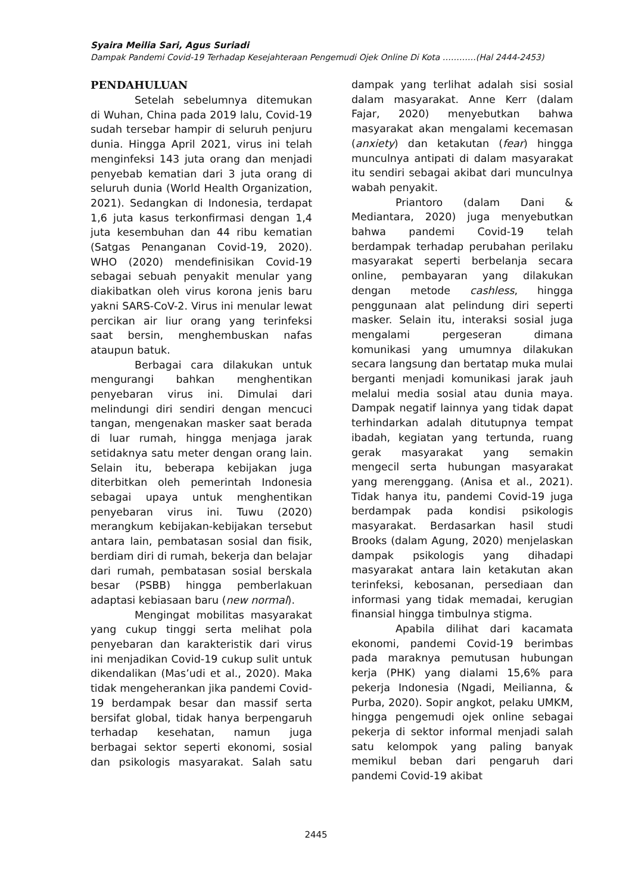Syaira Meilia Sari, Agus Suriadi
Dampak Pandemi Covid-19 Terhadap Kesejahteraan Pengemudi Ojek Online Di Kota …………(Hal 2444-2453)
PENDAHULUAN
Setelah sebelumnya ditemukan di Wuhan, China pada 2019 lalu, Covid-19 sudah tersebar hampir di seluruh penjuru dunia. Hingga April 2021, virus ini telah menginfeksi 143 juta orang dan menjadi penyebab kematian dari 3 juta orang di seluruh dunia (World Health Organization, 2021). Sedangkan di Indonesia, terdapat 1,6 juta kasus terkonfirmasi dengan 1,4 juta kesembuhan dan 44 ribu kematian (Satgas Penanganan Covid-19, 2020). WHO (2020) mendefinisikan Covid-19 sebagai sebuah penyakit menular yang diakibatkan oleh virus korona jenis baru yakni SARS-CoV-2. Virus ini menular lewat percikan air liur orang yang terinfeksi saat bersin, menghembuskan nafas ataupun batuk.
Berbagai cara dilakukan untuk mengurangi bahkan menghentikan penyebaran virus ini. Dimulai dari melindungi diri sendiri dengan mencuci tangan, mengenakan masker saat berada di luar rumah, hingga menjaga jarak setidaknya satu meter dengan orang lain. Selain itu, beberapa kebijakan juga diterbitkan oleh pemerintah Indonesia sebagai upaya untuk menghentikan penyebaran virus ini. Tuwu (2020) merangkum kebijakan-kebijakan tersebut antara lain, pembatasan sosial dan fisik, berdiam diri di rumah, bekerja dan belajar dari rumah, pembatasan sosial berskala besar (PSBB) hingga pemberlakuan adaptasi kebiasaan baru (new normal).
Mengingat mobilitas masyarakat yang cukup tinggi serta melihat pola penyebaran dan karakteristik dari virus ini menjadikan Covid-19 cukup sulit untuk dikendalikan (Mas’udi et al., 2020). Maka tidak mengeherankan jika pandemi Covid-19 berdampak besar dan massif serta bersifat global, tidak hanya berpengaruh terhadap kesehatan, namun juga berbagai sektor seperti ekonomi, sosial dan psikologis masyarakat. Salah satu dampak yang terlihat adalah sisi sosial dalam masyarakat. Anne Kerr (dalam Fajar, 2020) menyebutkan bahwa masyarakat akan mengalami kecemasan (anxiety) dan ketakutan (fear) hingga munculnya antipati di dalam masyarakat itu sendiri sebagai akibat dari munculnya wabah penyakit.
Priantoro (dalam Dani & Mediantara, 2020) juga menyebutkan bahwa pandemi Covid-19 telah berdampak terhadap perubahan perilaku masyarakat seperti berbelanja secara online, pembayaran yang dilakukan dengan metode cashless, hingga penggunaan alat pelindung diri seperti masker. Selain itu, interaksi sosial juga mengalami pergeseran dimana komunikasi yang umumnya dilakukan secara langsung dan bertatap muka mulai berganti menjadi komunikasi jarak jauh melalui media sosial atau dunia maya. Dampak negatif lainnya yang tidak dapat terhindarkan adalah ditutupnya tempat ibadah, kegiatan yang tertunda, ruang gerak masyarakat yang semakin mengecil serta hubungan masyarakat yang merenggang. (Anisa et al., 2021). Tidak hanya itu, pandemi Covid-19 juga berdampak pada kondisi psikologis masyarakat. Berdasarkan hasil studi Brooks (dalam Agung, 2020) menjelaskan dampak psikologis yang dihadapi masyarakat antara lain ketakutan akan terinfeksi, kebosanan, persediaan dan informasi yang tidak memadai, kerugian finansial hingga timbulnya stigma.
Apabila dilihat dari kacamata ekonomi, pandemi Covid-19 berimbas pada maraknya pemutusan hubungan kerja (PHK) yang dialami 15,6% para pekerja Indonesia (Ngadi, Meilianna, & Purba, 2020). Sopir angkot, pelaku UMKM, hingga pengemudi ojek online sebagai pekerja di sektor informal menjadi salah satu kelompok yang paling banyak memikul beban dari pengaruh dari pandemi Covid-19 akibat
2445